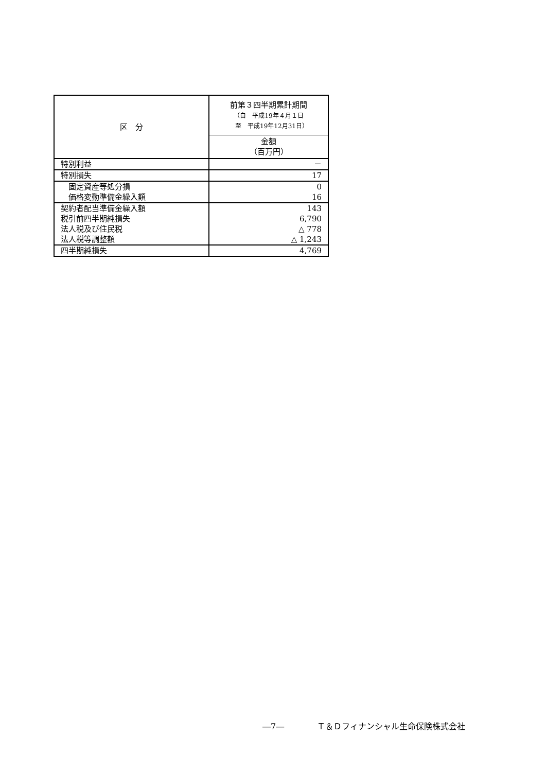| 区 分 | 前第３四半期累計期間 （自 平成19年４月１日 至 平成19年12月31日） |
| --- | --- |
| | 金額 （百万円） |
| 特別利益 | － |
| 特別損失 | 17 |
| 固定資産等処分損 | 0 |
| 価格変動準備金繰入額 | 16 |
| 契約者配当準備金繰入額 | 143 |
| 税引前四半期純損失 | 6,790 |
| 法人税及び住民税 | △ 778 |
| 法人税等調整額 | △ 1,243 |
| 四半期純損失 | 4,769 |
―7―　　　　Ｔ＆Ｄフィナンシャル生命保険株式会社